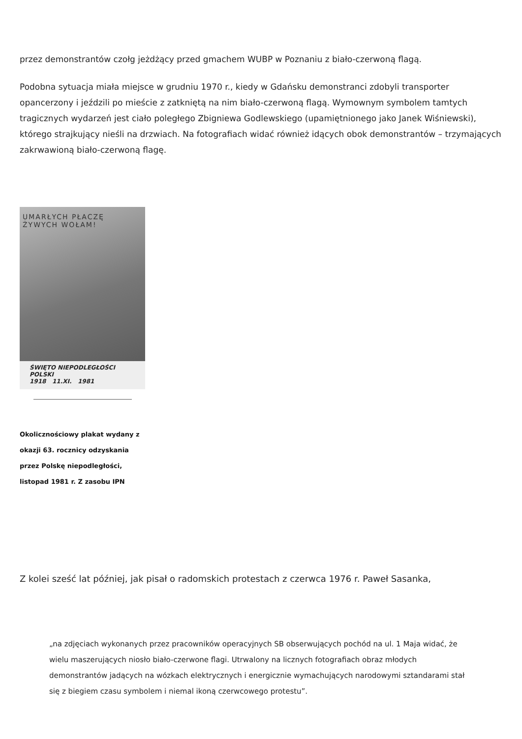przez demonstrantów czołg jeżdżący przed gmachem WUBP w Poznaniu z biało-czerwoną flagą.
Podobna sytuacja miała miejsce w grudniu 1970 r., kiedy w Gdańsku demonstranci zdobyli transporter opancerzony i jeździli po mieście z zatkniętą na nim biało-czerwoną flagą. Wymownym symbolem tamtych tragicznych wydarzeń jest ciało poległego Zbigniewa Godlewskiego (upamiętnionego jako Janek Wiśniewski), którego strajkujący nieśli na drzwiach. Na fotografiach widać również idących obok demonstrantów – trzymających zakrwawioną biało-czerwoną flagę.
UMARŁYCH PŁACZĘ
ŻYWYCH WOŁAM!
ŚWIĘTO NIEPODLEGŁOŚCI POLSKI
1918 11.XI. 1981
Okolicznościowy plakat wydany z okazji 63. rocznicy odzyskania przez Polskę niepodległości, listopad 1981 r. Z zasobu IPN
Z kolei sześć lat później, jak pisał o radomskich protestach z czerwca 1976 r. Paweł Sasanka,
„na zdjęciach wykonanych przez pracowników operacyjnych SB obserwujących pochód na ul. 1 Maja widać, że wielu maszerujących niosło biało-czerwone flagi. Utrwalony na licznych fotografiach obraz młodych demonstrantów jadących na wózkach elektrycznych i energicznie wymachujących narodowymi sztandarami stał się z biegiem czasu symbolem i niemal ikoną czerwcowego protestu”.